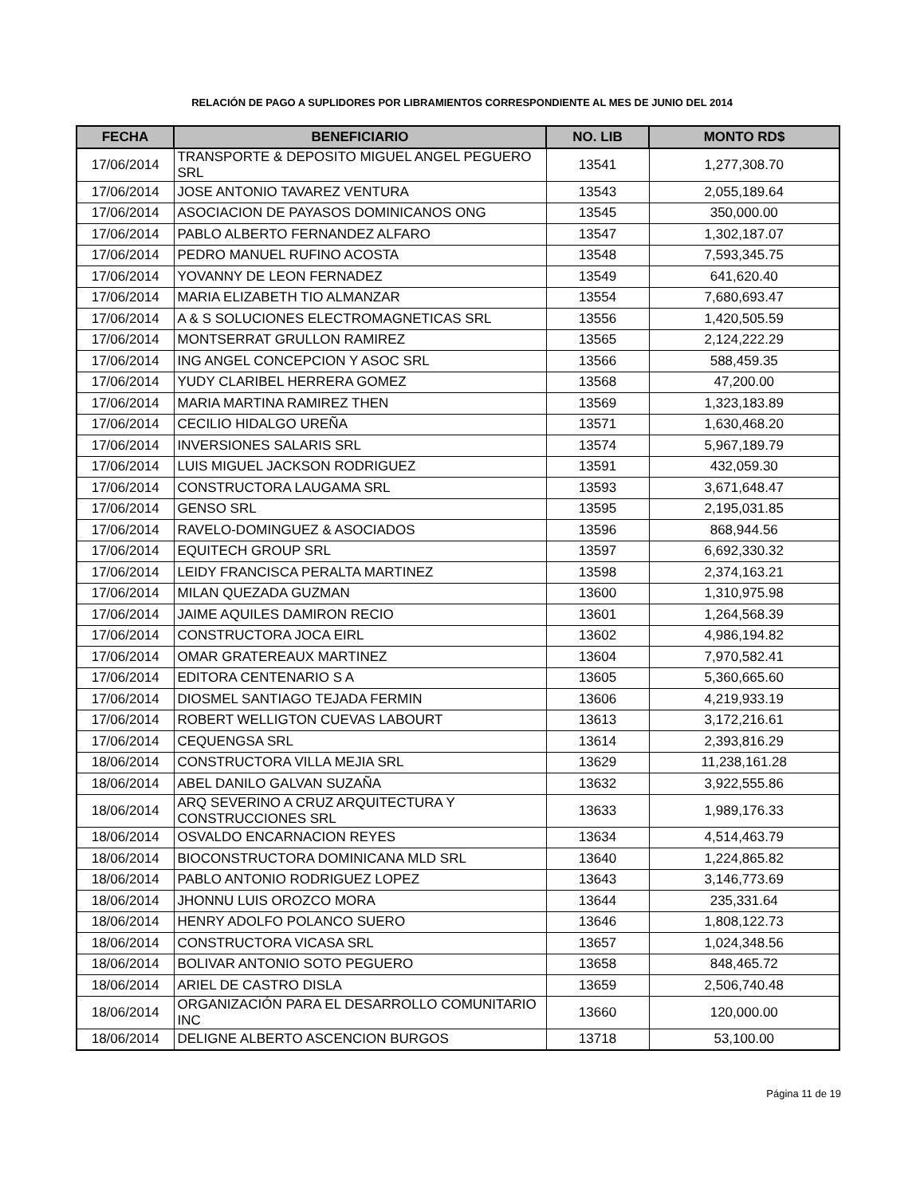RELACIÓN DE PAGO A SUPLIDORES POR LIBRAMIENTOS CORRESPONDIENTE AL MES DE JUNIO DEL 2014
| FECHA | BENEFICIARIO | NO. LIB | MONTO RD$ |
| --- | --- | --- | --- |
| 17/06/2014 | TRANSPORTE & DEPOSITO MIGUEL ANGEL PEGUERO SRL | 13541 | 1,277,308.70 |
| 17/06/2014 | JOSE ANTONIO TAVAREZ VENTURA | 13543 | 2,055,189.64 |
| 17/06/2014 | ASOCIACION DE PAYASOS DOMINICANOS ONG | 13545 | 350,000.00 |
| 17/06/2014 | PABLO ALBERTO FERNANDEZ ALFARO | 13547 | 1,302,187.07 |
| 17/06/2014 | PEDRO MANUEL RUFINO ACOSTA | 13548 | 7,593,345.75 |
| 17/06/2014 | YOVANNY DE LEON FERNADEZ | 13549 | 641,620.40 |
| 17/06/2014 | MARIA ELIZABETH TIO ALMANZAR | 13554 | 7,680,693.47 |
| 17/06/2014 | A & S SOLUCIONES ELECTROMAGNETICAS SRL | 13556 | 1,420,505.59 |
| 17/06/2014 | MONTSERRAT GRULLON RAMIREZ | 13565 | 2,124,222.29 |
| 17/06/2014 | ING ANGEL CONCEPCION Y ASOC SRL | 13566 | 588,459.35 |
| 17/06/2014 | YUDY CLARIBEL HERRERA GOMEZ | 13568 | 47,200.00 |
| 17/06/2014 | MARIA MARTINA RAMIREZ THEN | 13569 | 1,323,183.89 |
| 17/06/2014 | CECILIO HIDALGO UREÑA | 13571 | 1,630,468.20 |
| 17/06/2014 | INVERSIONES SALARIS SRL | 13574 | 5,967,189.79 |
| 17/06/2014 | LUIS MIGUEL JACKSON RODRIGUEZ | 13591 | 432,059.30 |
| 17/06/2014 | CONSTRUCTORA LAUGAMA SRL | 13593 | 3,671,648.47 |
| 17/06/2014 | GENSO SRL | 13595 | 2,195,031.85 |
| 17/06/2014 | RAVELO-DOMINGUEZ & ASOCIADOS | 13596 | 868,944.56 |
| 17/06/2014 | EQUITECH GROUP SRL | 13597 | 6,692,330.32 |
| 17/06/2014 | LEIDY FRANCISCA PERALTA MARTINEZ | 13598 | 2,374,163.21 |
| 17/06/2014 | MILAN QUEZADA GUZMAN | 13600 | 1,310,975.98 |
| 17/06/2014 | JAIME AQUILES DAMIRON RECIO | 13601 | 1,264,568.39 |
| 17/06/2014 | CONSTRUCTORA JOCA EIRL | 13602 | 4,986,194.82 |
| 17/06/2014 | OMAR GRATEREAUX MARTINEZ | 13604 | 7,970,582.41 |
| 17/06/2014 | EDITORA CENTENARIO S A | 13605 | 5,360,665.60 |
| 17/06/2014 | DIOSMEL SANTIAGO TEJADA FERMIN | 13606 | 4,219,933.19 |
| 17/06/2014 | ROBERT WELLIGTON CUEVAS LABOURT | 13613 | 3,172,216.61 |
| 17/06/2014 | CEQUENGSA SRL | 13614 | 2,393,816.29 |
| 18/06/2014 | CONSTRUCTORA VILLA MEJIA SRL | 13629 | 11,238,161.28 |
| 18/06/2014 | ABEL DANILO GALVAN SUZAÑA | 13632 | 3,922,555.86 |
| 18/06/2014 | ARQ SEVERINO A CRUZ ARQUITECTURA Y CONSTRUCCIONES SRL | 13633 | 1,989,176.33 |
| 18/06/2014 | OSVALDO ENCARNACION REYES | 13634 | 4,514,463.79 |
| 18/06/2014 | BIOCONSTRUCTORA DOMINICANA MLD SRL | 13640 | 1,224,865.82 |
| 18/06/2014 | PABLO ANTONIO RODRIGUEZ LOPEZ | 13643 | 3,146,773.69 |
| 18/06/2014 | JHONNU LUIS OROZCO MORA | 13644 | 235,331.64 |
| 18/06/2014 | HENRY ADOLFO POLANCO SUERO | 13646 | 1,808,122.73 |
| 18/06/2014 | CONSTRUCTORA VICASA SRL | 13657 | 1,024,348.56 |
| 18/06/2014 | BOLIVAR ANTONIO SOTO PEGUERO | 13658 | 848,465.72 |
| 18/06/2014 | ARIEL DE CASTRO DISLA | 13659 | 2,506,740.48 |
| 18/06/2014 | ORGANIZACIÓN PARA EL DESARROLLO COMUNITARIO INC | 13660 | 120,000.00 |
| 18/06/2014 | DELIGNE ALBERTO ASCENCION BURGOS | 13718 | 53,100.00 |
Página 11 de 19